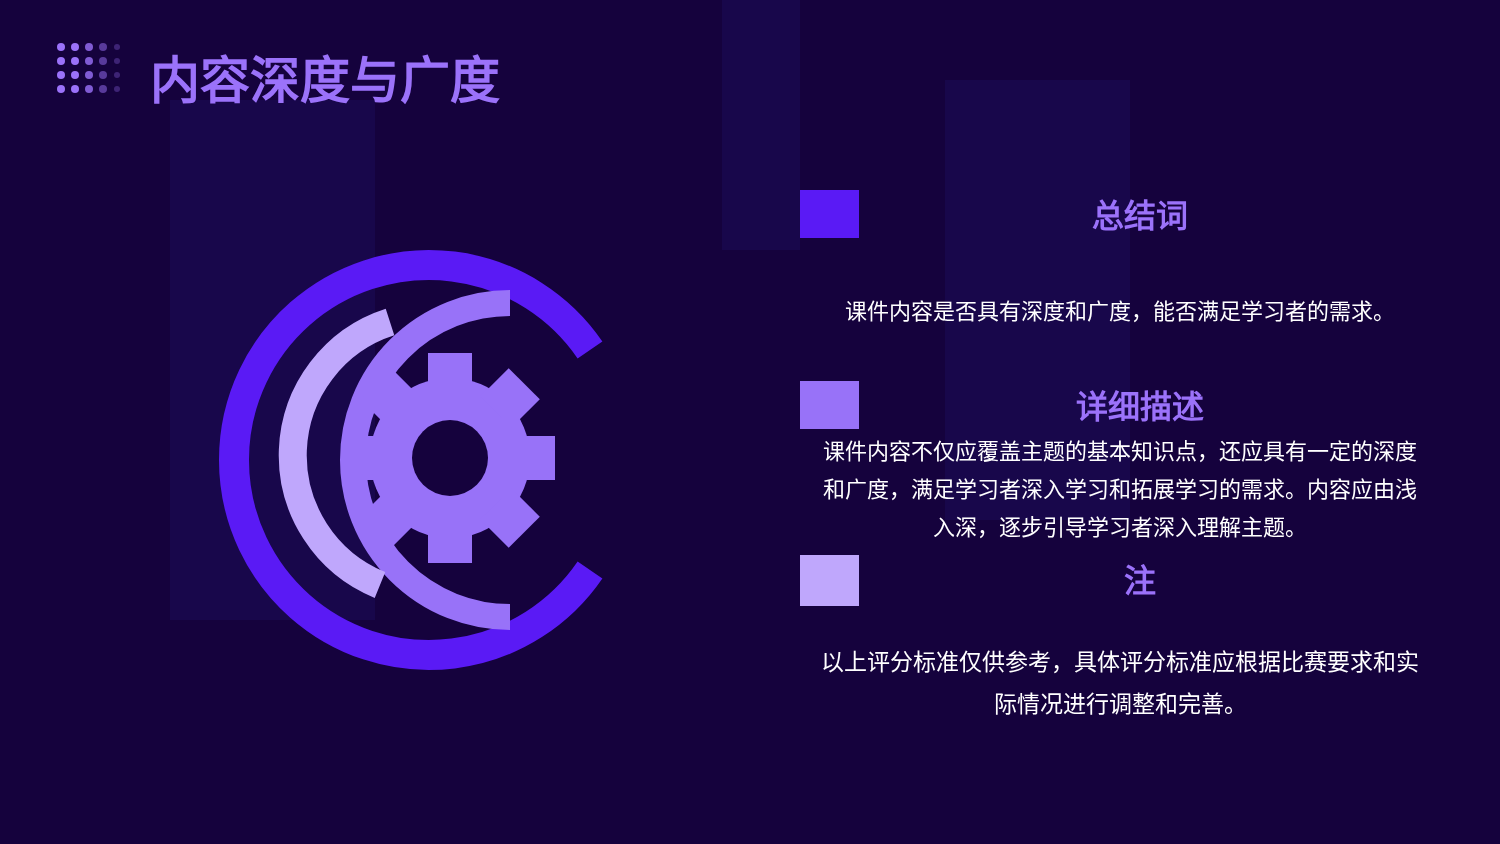内容深度与广度
总结词
课件内容是否具有深度和广度，能否满足学习者的需求。
详细描述
课件内容不仅应覆盖主题的基本知识点，还应具有一定的深度和广度，满足学习者深入学习和拓展学习的需求。内容应由浅入深，逐步引导学习者深入理解主题。
注
以上评分标准仅供参考，具体评分标准应根据比赛要求和实际情况进行调整和完善。